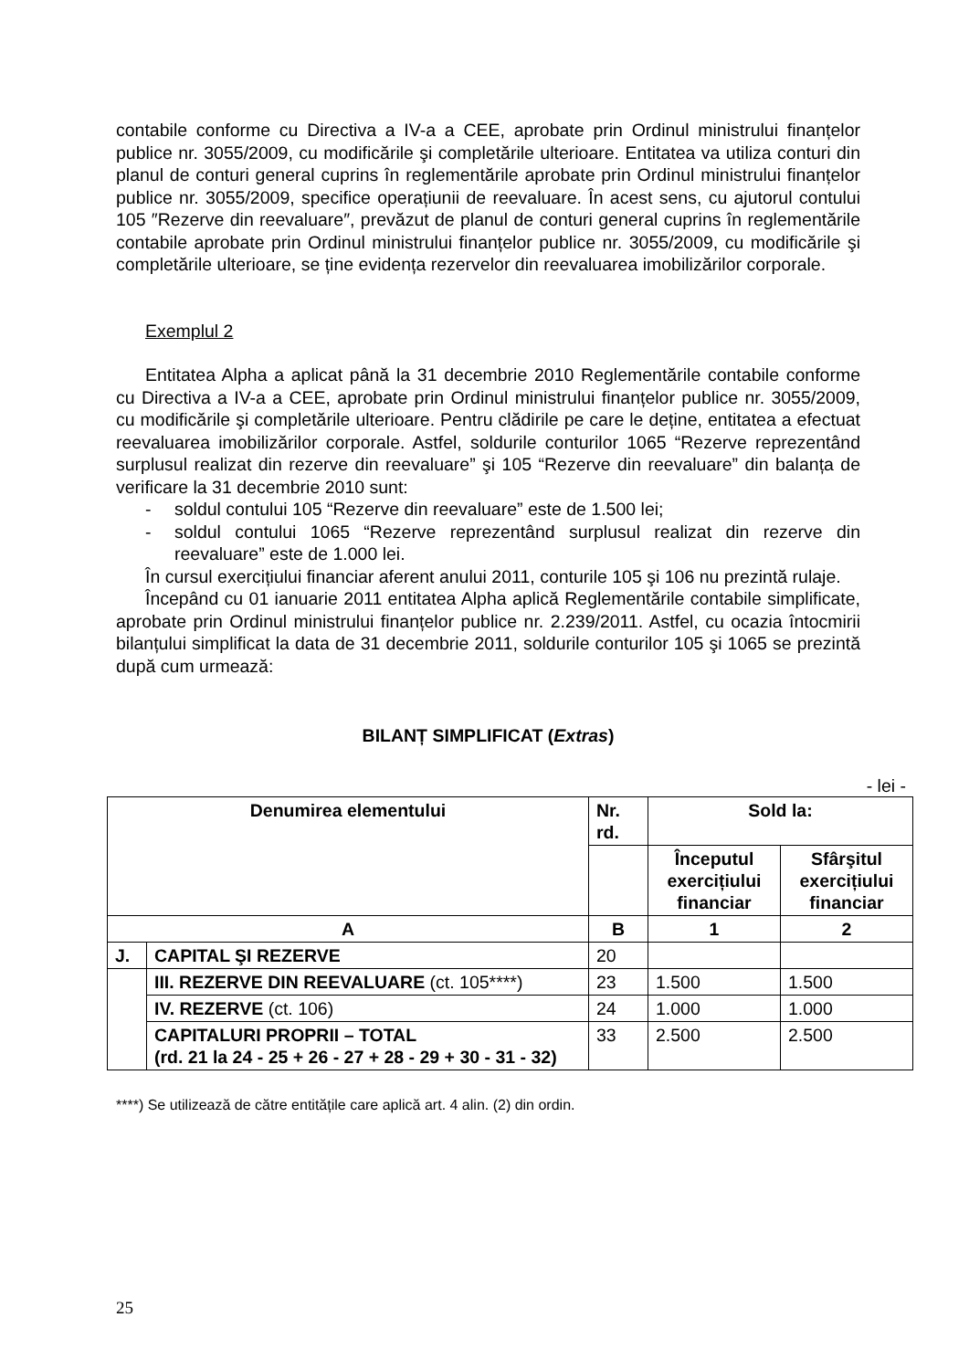contabile conforme cu Directiva a IV-a a CEE, aprobate prin Ordinul ministrului finanțelor publice nr. 3055/2009, cu modificările şi completările ulterioare. Entitatea va utiliza conturi din planul de conturi general cuprins în reglementările aprobate prin Ordinul ministrului finanțelor publice nr. 3055/2009, specifice operațiunii de reevaluare. În acest sens, cu ajutorul contului 105 ″Rezerve din reevaluare″, prevăzut de planul de conturi general cuprins în reglementările contabile aprobate prin Ordinul ministrului finanțelor publice nr. 3055/2009, cu modificările şi completările ulterioare, se ține evidența rezervelor din reevaluarea imobilizărilor corporale.
Exemplul 2
Entitatea Alpha a aplicat până la 31 decembrie 2010 Reglementările contabile conforme cu Directiva a IV-a a CEE, aprobate prin Ordinul ministrului finanțelor publice nr. 3055/2009, cu modificările şi completările ulterioare. Pentru clădirile pe care le deține, entitatea a efectuat reevaluarea imobilizărilor corporale. Astfel, soldurile conturilor 1065 “Rezerve reprezentând surplusul realizat din rezerve din reevaluare” şi 105 “Rezerve din reevaluare” din balanța de verificare la 31 decembrie 2010 sunt:
- soldul contului 105 “Rezerve din reevaluare” este de 1.500 lei;
- soldul contului 1065 “Rezerve reprezentând surplusul realizat din rezerve din reevaluare” este de 1.000 lei.
În cursul exercițiului financiar aferent anului 2011, conturile 105 şi 106 nu prezintă rulaje.
Începând cu 01 ianuarie 2011 entitatea Alpha aplică Reglementările contabile simplificate, aprobate prin Ordinul ministrului finanțelor publice nr. 2.239/2011. Astfel, cu ocazia întocmirii bilanțului simplificat la data de 31 decembrie 2011, soldurile conturilor 105 şi 1065 se prezintă după cum urmează:
BILANȚ SIMPLIFICAT (Extras)
- lei -
| Denumirea elementului | | Nr. rd. | Sold la: | |
| --- | --- | --- | --- | --- |
| | | | Începutul exercițiului financiar | Sfârşitul exercițiului financiar |
| A | | B | 1 | 2 |
| J. | CAPITAL ŞI REZERVE | 20 | | |
| | III. REZERVE DIN REEVALUARE (ct. 105****) | 23 | 1.500 | 1.500 |
| | IV. REZERVE (ct. 106) | 24 | 1.000 | 1.000 |
| | CAPITALURI PROPRII – TOTAL (rd. 21 la 24 - 25 + 26 - 27 + 28 - 29 + 30 - 31 - 32) | 33 | 2.500 | 2.500 |
****) Se utilizează de către entitățile care aplică art. 4 alin. (2) din ordin.
25